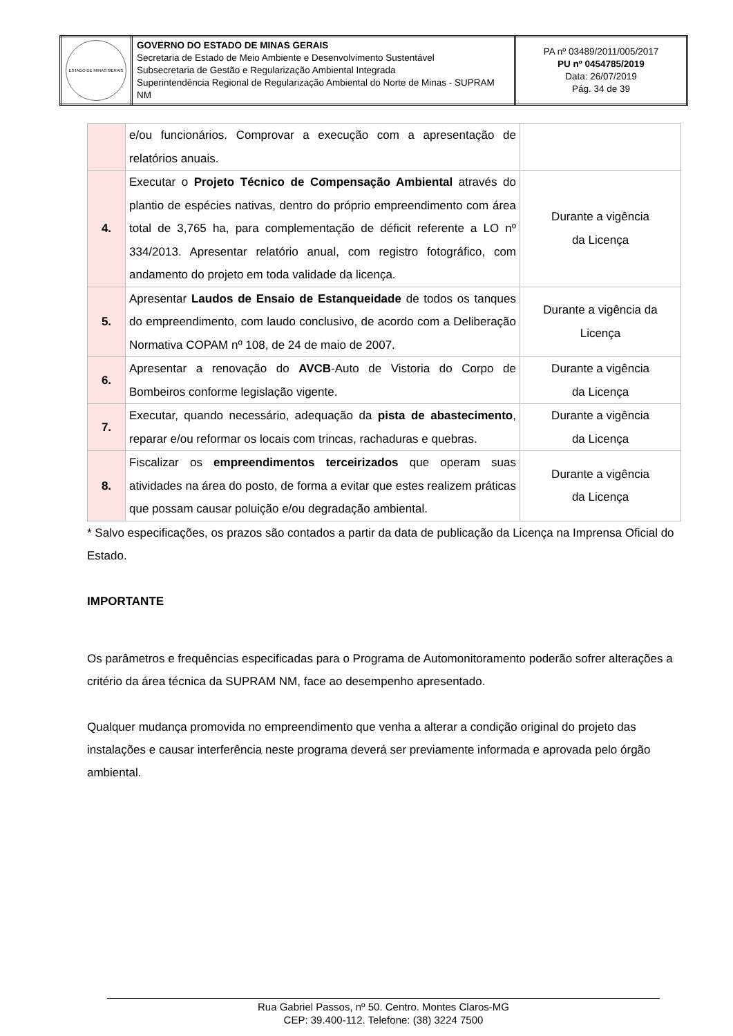| ESTADO DE MINAS GERAIS | GOVERNO DO ESTADO DE MINAS GERAIS Secretaria de Estado de Meio Ambiente e Desenvolvimento Sustentável Subsecretaria de Gestão e Regularização Ambiental Integrada Superintendência Regional de Regularização Ambiental do Norte de Minas - SUPRAM NM | PA nº 03489/2011/005/2017 PU nº 0454785/2019 Data: 26/07/2019 Pág. 34 de 39 |
| | e/ou funcionários. Comprovar a execução com a apresentação de relatórios anuais. | |
| 4. | Executar o Projeto Técnico de Compensação Ambiental através do plantio de espécies nativas, dentro do próprio empreendimento com área total de 3,765 ha, para complementação de déficit referente a LO nº 334/2013. Apresentar relatório anual, com registro fotográfico, com andamento do projeto em toda validade da licença. | Durante a vigência da Licença |
| 5. | Apresentar Laudos de Ensaio de Estanqueidade de todos os tanques do empreendimento, com laudo conclusivo, de acordo com a Deliberação Normativa COPAM nº 108, de 24 de maio de 2007. | Durante a vigência da Licença |
| 6. | Apresentar a renovação do AVCB -Auto de Vistoria do Corpo de Bombeiros conforme legislação vigente. | Durante a vigência da Licença |
| 7. | Executar, quando necessário, adequação da pista de abastecimento , reparar e/ou reformar os locais com trincas, rachaduras e quebras. | Durante a vigência da Licença |
| 8. | Fiscalizar os empreendimentos terceirizados que operam suas atividades na área do posto, de forma a evitar que estes realizem práticas que possam causar poluição e/ou degradação ambiental. | Durante a vigência da Licença |
* Salvo especificações, os prazos são contados a partir da data de publicação da Licença na Imprensa Oficial do Estado.
IMPORTANTE
Os parâmetros e frequências especificadas para o Programa de Automonitoramento poderão sofrer alterações a critério da área técnica da SUPRAM NM, face ao desempenho apresentado.
Qualquer mudança promovida no empreendimento que venha a alterar a condição original do projeto das instalações e causar interferência neste programa deverá ser previamente informada e aprovada pelo órgão ambiental.
Rua Gabriel Passos, nº 50. Centro. Montes Claros-MG
CEP: 39.400-112. Telefone: (38) 3224 7500